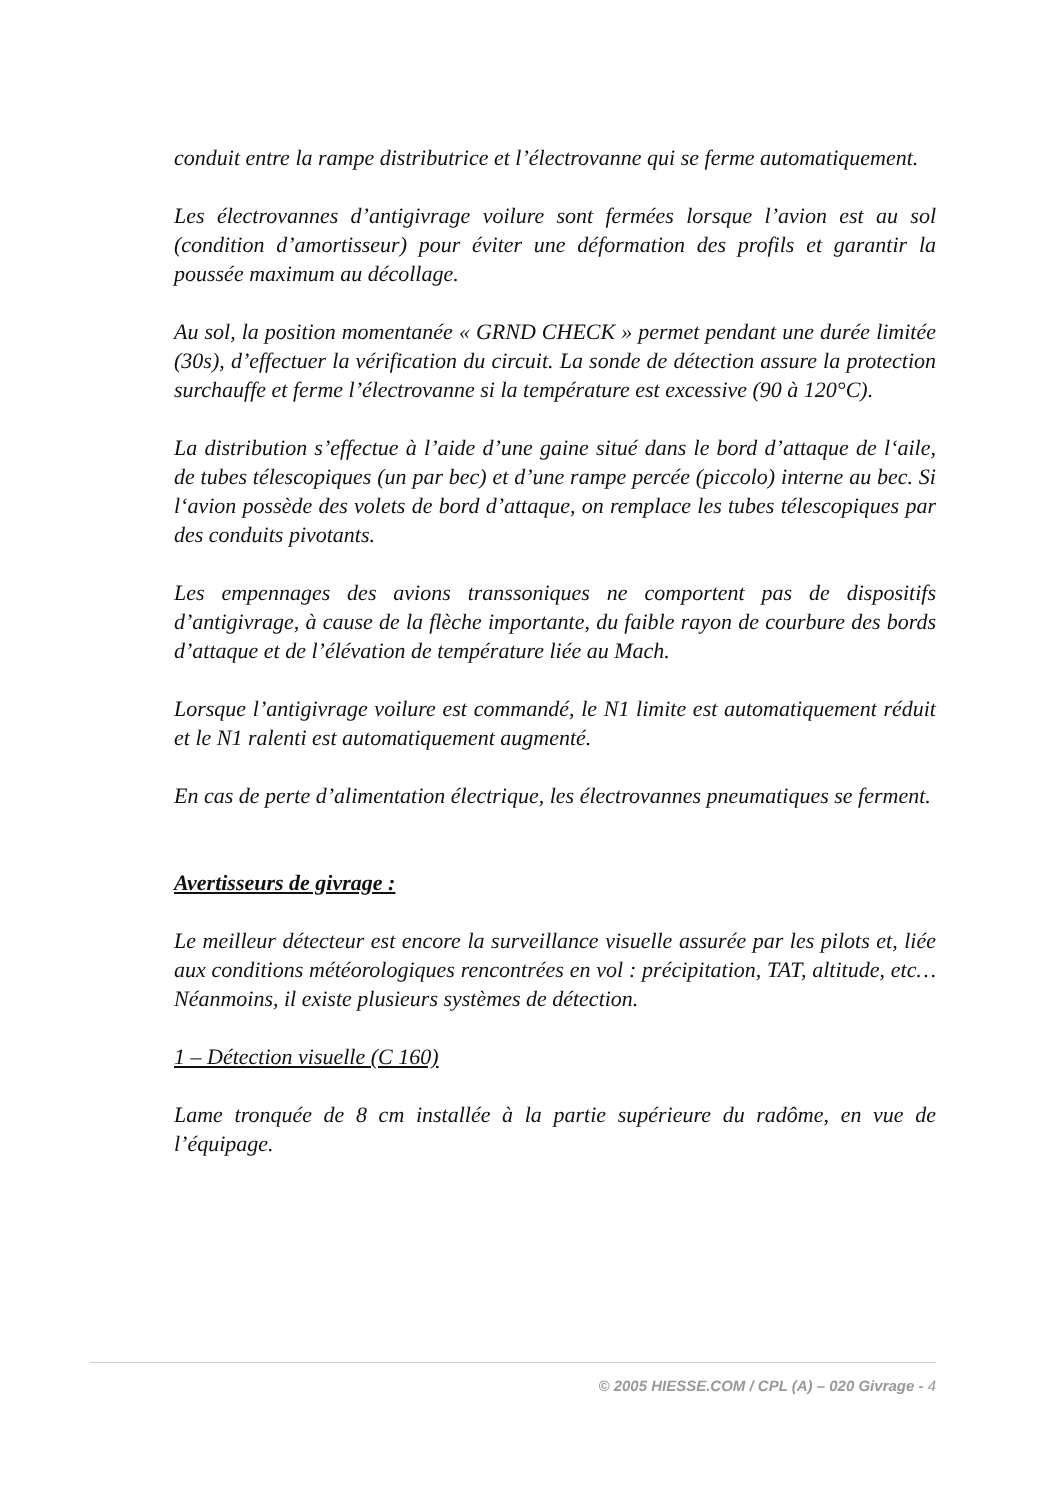conduit entre la rampe distributrice et l’électrovanne qui se ferme automatiquement.
Les électrovannes d’antigivrage voilure sont fermées lorsque l’avion est au sol (condition d’amortisseur) pour éviter une déformation des profils et garantir la poussée maximum au décollage.
Au sol, la position momentanée « GRND CHECK » permet pendant une durée limitée (30s), d’effectuer la vérification du circuit. La sonde de détection assure la protection surchauffe et ferme l’électrovanne si la température est excessive (90 à 120°C).
La distribution s’effectue à l’aide d’une gaine situé dans le bord d’attaque de l‘aile, de tubes télescopiques (un par bec) et d’une rampe percée (piccolo) interne au bec. Si l‘avion possède des volets de bord d’attaque, on remplace les tubes télescopiques par des conduits pivotants.
Les empennages des avions transsoniques ne comportent pas de dispositifs d’antigivrage, à cause de la flèche importante, du faible rayon de courbure des bords d’attaque et de l’élévation de température liée au Mach.
Lorsque l’antigivrage voilure est commandé, le N1 limite est automatiquement réduit et le N1 ralenti est automatiquement augmenté.
En cas de perte d’alimentation électrique, les électrovannes pneumatiques se ferment.
Avertisseurs de givrage :
Le meilleur détecteur est encore la surveillance visuelle assurée par les pilots et, liée aux conditions météorologiques rencontrées en vol : précipitation, TAT, altitude, etc… Néanmoins, il existe plusieurs systèmes de détection.
1 – Détection visuelle (C 160)
Lame tronquée de 8 cm installée à la partie supérieure du radôme, en vue de l’équipage.
© 2005 HIESSE.COM / CPL (A) – 020 Givrage - 4